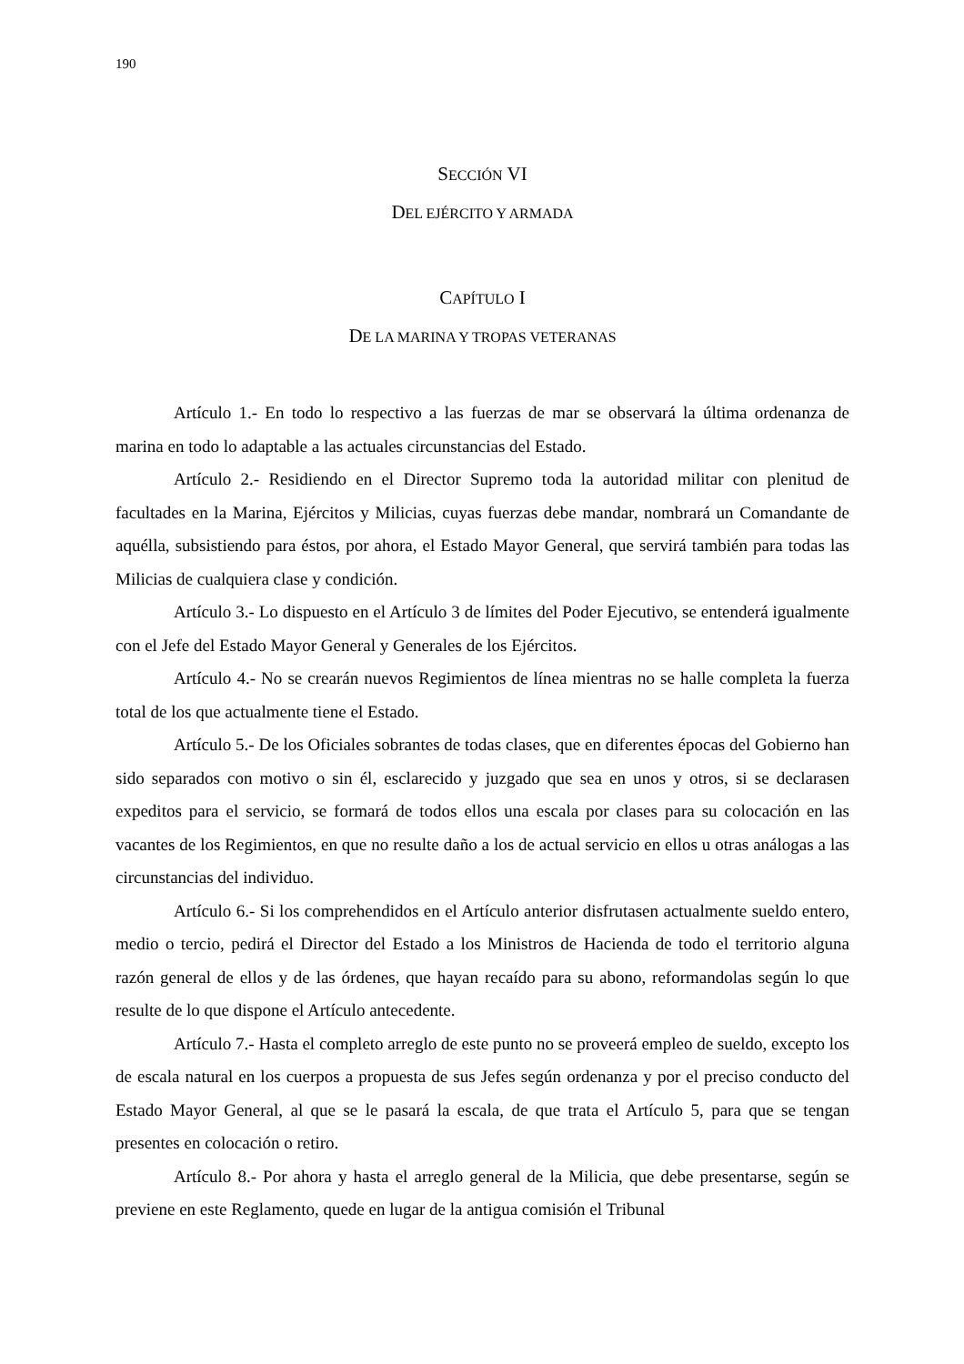190
SECCIÓN VI
DEL EJÉRCITO Y ARMADA
CAPÍTULO I
DE LA MARINA Y TROPAS VETERANAS
Artículo 1.- En todo lo respectivo a las fuerzas de mar se observará la última ordenanza de marina en todo lo adaptable a las actuales circunstancias del Estado.
Artículo 2.- Residiendo en el Director Supremo toda la autoridad militar con plenitud de facultades en la Marina, Ejércitos y Milicias, cuyas fuerzas debe mandar, nombrará un Comandante de aquélla, subsistiendo para éstos, por ahora, el Estado Mayor General, que servirá también para todas las Milicias de cualquiera clase y condición.
Artículo 3.- Lo dispuesto en el Artículo 3 de límites del Poder Ejecutivo, se entenderá igualmente con el Jefe del Estado Mayor General y Generales de los Ejércitos.
Artículo 4.- No se crearán nuevos Regimientos de línea mientras no se halle completa la fuerza total de los que actualmente tiene el Estado.
Artículo 5.- De los Oficiales sobrantes de todas clases, que en diferentes épocas del Gobierno han sido separados con motivo o sin él, esclarecido y juzgado que sea en unos y otros, si se declarasen expeditos para el servicio, se formará de todos ellos una escala por clases para su colocación en las vacantes de los Regimientos, en que no resulte daño a los de actual servicio en ellos u otras análogas a las circunstancias del individuo.
Artículo 6.- Si los comprehendidos en el Artículo anterior disfrutasen actualmente sueldo entero, medio o tercio, pedirá el Director del Estado a los Ministros de Hacienda de todo el territorio alguna razón general de ellos y de las órdenes, que hayan recaído para su abono, reformandolas según lo que resulte de lo que dispone el Artículo antecedente.
Artículo 7.- Hasta el completo arreglo de este punto no se proveerá empleo de sueldo, excepto los de escala natural en los cuerpos a propuesta de sus Jefes según ordenanza y por el preciso conducto del Estado Mayor General, al que se le pasará la escala, de que trata el Artículo 5, para que se tengan presentes en colocación o retiro.
Artículo 8.- Por ahora y hasta el arreglo general de la Milicia, que debe presentarse, según se previene en este Reglamento, quede en lugar de la antigua comisión el Tribunal